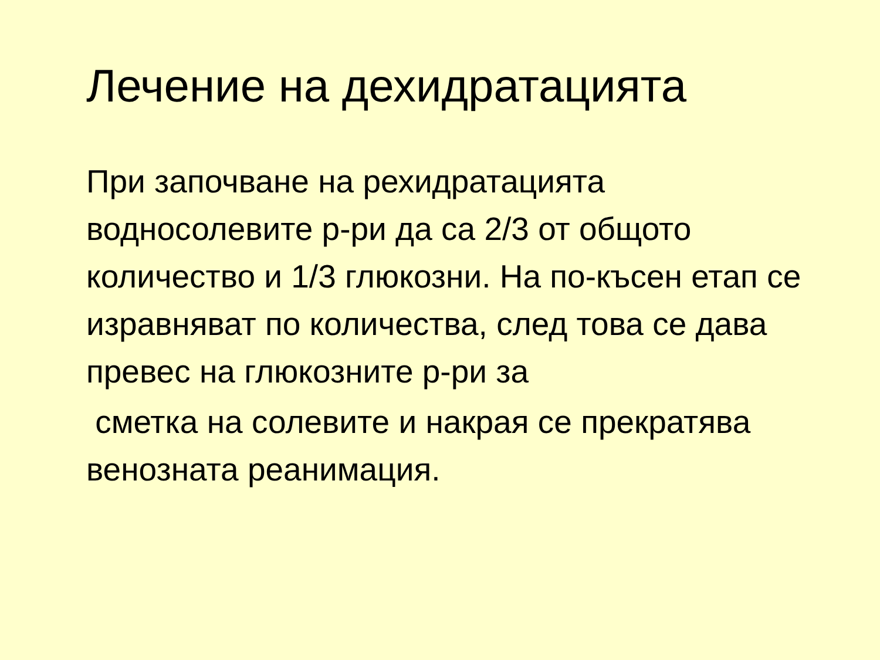Лечение на дехидратацията
При започване на рехидратацията водносолевите р-ри да са 2/3 от общото количество и 1/3 глюкозни. На по-късен етап се изравняват по количества, след това се дава превес на глюкозните р-ри за
сметка на солевите и накрая се прекратява венозната реанимация.